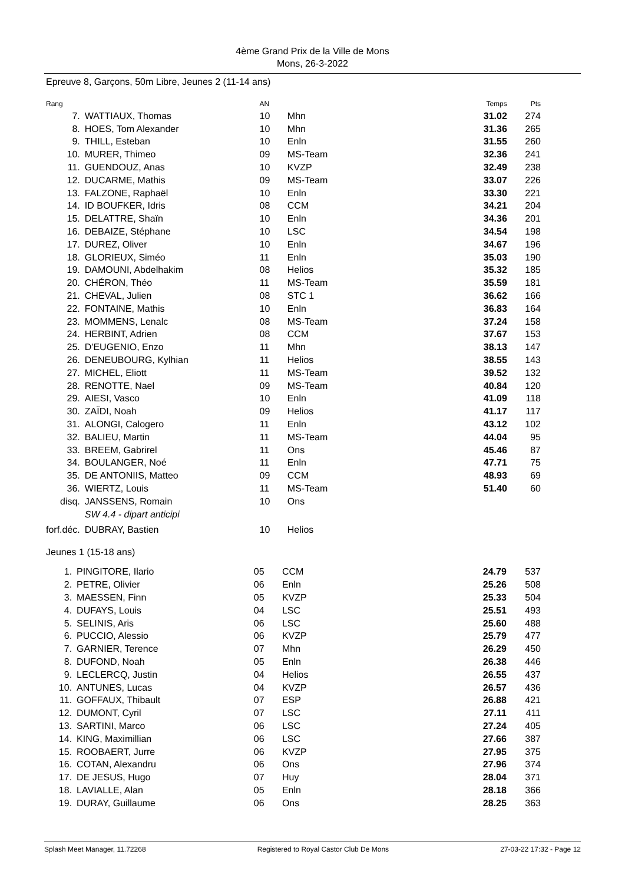4ème Grand Prix de la Ville de Mons
Mons, 26-3-2022
Epreuve 8, Garçons, 50m Libre, Jeunes 2 (11-14 ans)
| Rang | | AN | | Temps | Pts |
| --- | --- | --- | --- | --- | --- |
| 7. | WATTIAUX, Thomas | 10 | Mhn | 31.02 | 274 |
| 8. | HOES, Tom Alexander | 10 | Mhn | 31.36 | 265 |
| 9. | THILL, Esteban | 10 | Enln | 31.55 | 260 |
| 10. | MURER, Thimeo | 09 | MS-Team | 32.36 | 241 |
| 11. | GUENDOUZ, Anas | 10 | KVZP | 32.49 | 238 |
| 12. | DUCARME, Mathis | 09 | MS-Team | 33.07 | 226 |
| 13. | FALZONE, Raphaël | 10 | Enln | 33.30 | 221 |
| 14. | ID BOUFKER, Idris | 08 | CCM | 34.21 | 204 |
| 15. | DELATTRE, Shaïn | 10 | Enln | 34.36 | 201 |
| 16. | DEBAIZE, Stéphane | 10 | LSC | 34.54 | 198 |
| 17. | DUREZ, Oliver | 10 | Enln | 34.67 | 196 |
| 18. | GLORIEUX, Siméo | 11 | Enln | 35.03 | 190 |
| 19. | DAMOUNI, Abdelhakim | 08 | Helios | 35.32 | 185 |
| 20. | CHÉRON, Théo | 11 | MS-Team | 35.59 | 181 |
| 21. | CHEVAL, Julien | 08 | STC 1 | 36.62 | 166 |
| 22. | FONTAINE, Mathis | 10 | Enln | 36.83 | 164 |
| 23. | MOMMENS, Lenalc | 08 | MS-Team | 37.24 | 158 |
| 24. | HERBINT, Adrien | 08 | CCM | 37.67 | 153 |
| 25. | D'EUGENIO, Enzo | 11 | Mhn | 38.13 | 147 |
| 26. | DENEUBOURG, Kylhian | 11 | Helios | 38.55 | 143 |
| 27. | MICHEL, Eliott | 11 | MS-Team | 39.52 | 132 |
| 28. | RENOTTE, Nael | 09 | MS-Team | 40.84 | 120 |
| 29. | AIESI, Vasco | 10 | Enln | 41.09 | 118 |
| 30. | ZAÏDI, Noah | 09 | Helios | 41.17 | 117 |
| 31. | ALONGI, Calogero | 11 | Enln | 43.12 | 102 |
| 32. | BALIEU, Martin | 11 | MS-Team | 44.04 | 95 |
| 33. | BREEM, Gabrirel | 11 | Ons | 45.46 | 87 |
| 34. | BOULANGER, Noé | 11 | Enln | 47.71 | 75 |
| 35. | DE ANTONIIS, Matteo | 09 | CCM | 48.93 | 69 |
| 36. | WIERTZ, Louis | 11 | MS-Team | 51.40 | 60 |
| disq. | JANSSENS, Romain | 10 | Ons | | |
| | SW 4.4 - dipart anticipi | | | | |
| forf.déc. | DUBRAY, Bastien | 10 | Helios | | |
Jeunes 1 (15-18 ans)
| 1. | PINGITORE, Ilario | 05 | CCM | 24.79 | 537 |
| 2. | PETRE, Olivier | 06 | Enln | 25.26 | 508 |
| 3. | MAESSEN, Finn | 05 | KVZP | 25.33 | 504 |
| 4. | DUFAYS, Louis | 04 | LSC | 25.51 | 493 |
| 5. | SELINIS, Aris | 06 | LSC | 25.60 | 488 |
| 6. | PUCCIO, Alessio | 06 | KVZP | 25.79 | 477 |
| 7. | GARNIER, Terence | 07 | Mhn | 26.29 | 450 |
| 8. | DUFOND, Noah | 05 | Enln | 26.38 | 446 |
| 9. | LECLERCQ, Justin | 04 | Helios | 26.55 | 437 |
| 10. | ANTUNES, Lucas | 04 | KVZP | 26.57 | 436 |
| 11. | GOFFAUX, Thibault | 07 | ESP | 26.88 | 421 |
| 12. | DUMONT, Cyril | 07 | LSC | 27.11 | 411 |
| 13. | SARTINI, Marco | 06 | LSC | 27.24 | 405 |
| 14. | KING, Maximillian | 06 | LSC | 27.66 | 387 |
| 15. | ROOBAERT, Jurre | 06 | KVZP | 27.95 | 375 |
| 16. | COTAN, Alexandru | 06 | Ons | 27.96 | 374 |
| 17. | DE JESUS, Hugo | 07 | Huy | 28.04 | 371 |
| 18. | LAVIALLE, Alan | 05 | Enln | 28.18 | 366 |
| 19. | DURAY, Guillaume | 06 | Ons | 28.25 | 363 |
Splash Meet Manager, 11.72268 Registered to Royal Castor Club De Mons 27-03-22 17:32 - Page 12